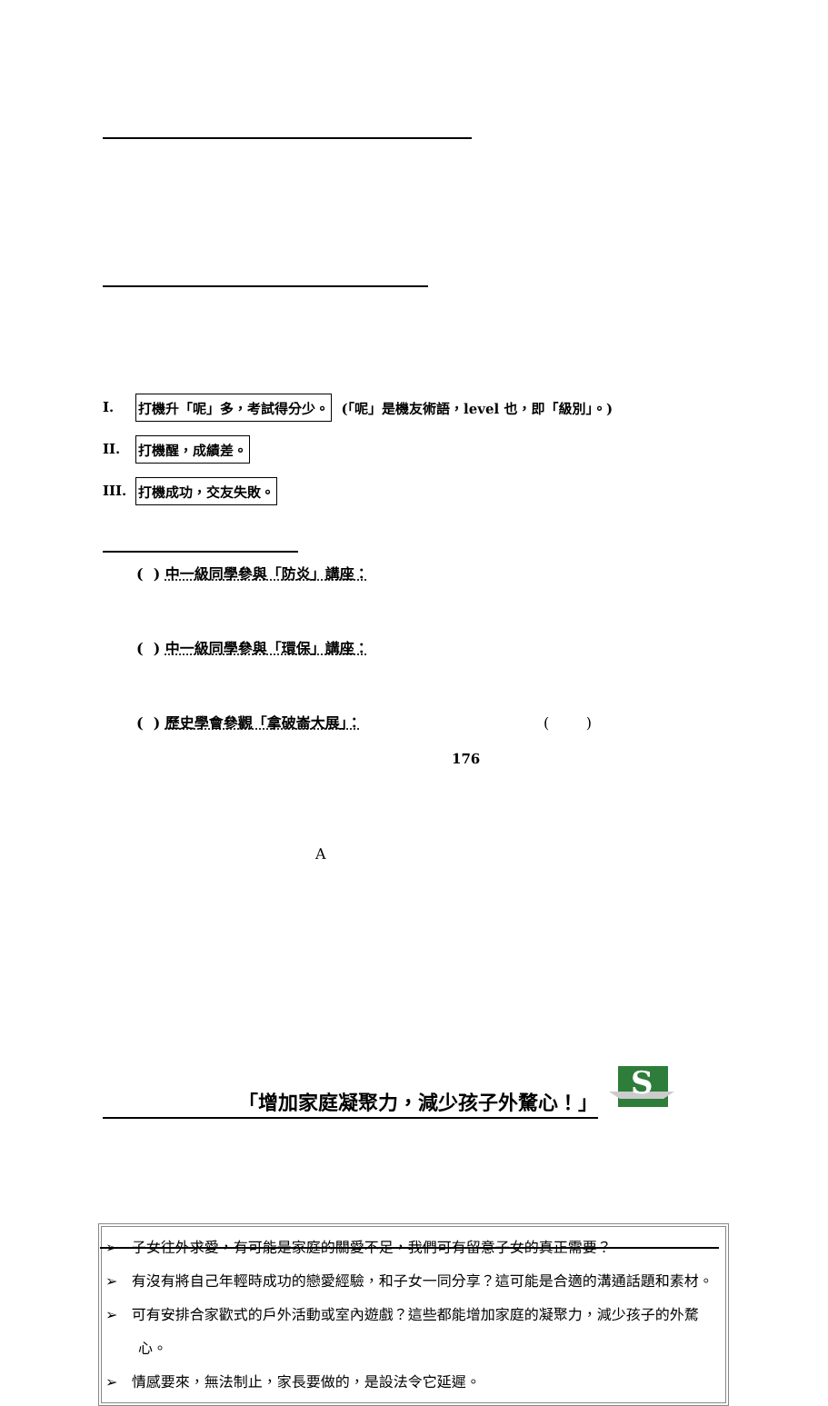I. 打機升「呢」多，考試得分少。 (「呢」是機友術語，level 也，即「級別」。)
II. 打機醒，成績差。
III. 打機成功，交友失敗。
( ) 中一級同學參與「防炎」講座：
( ) 中一級同學參與「環保」講座：
( ) 歷史學會參觀「拿破崙大展」： ( )
176
A
「增加家庭凝聚力，減少孩子外騖心！」
S
➢ 子女往外求愛，有可能是家庭的關愛不足，我們可有留意子女的真正需要？
➢ 有沒有將自己年輕時成功的戀愛經驗，和子女一同分享？這可能是合適的溝通話題和素材。
➢ 可有安排合家歡式的戶外活動或室內遊戲？這些都能增加家庭的凝聚力，減少孩子的外騖心。
➢ 情感要來，無法制止，家長要做的，是設法令它延遲。